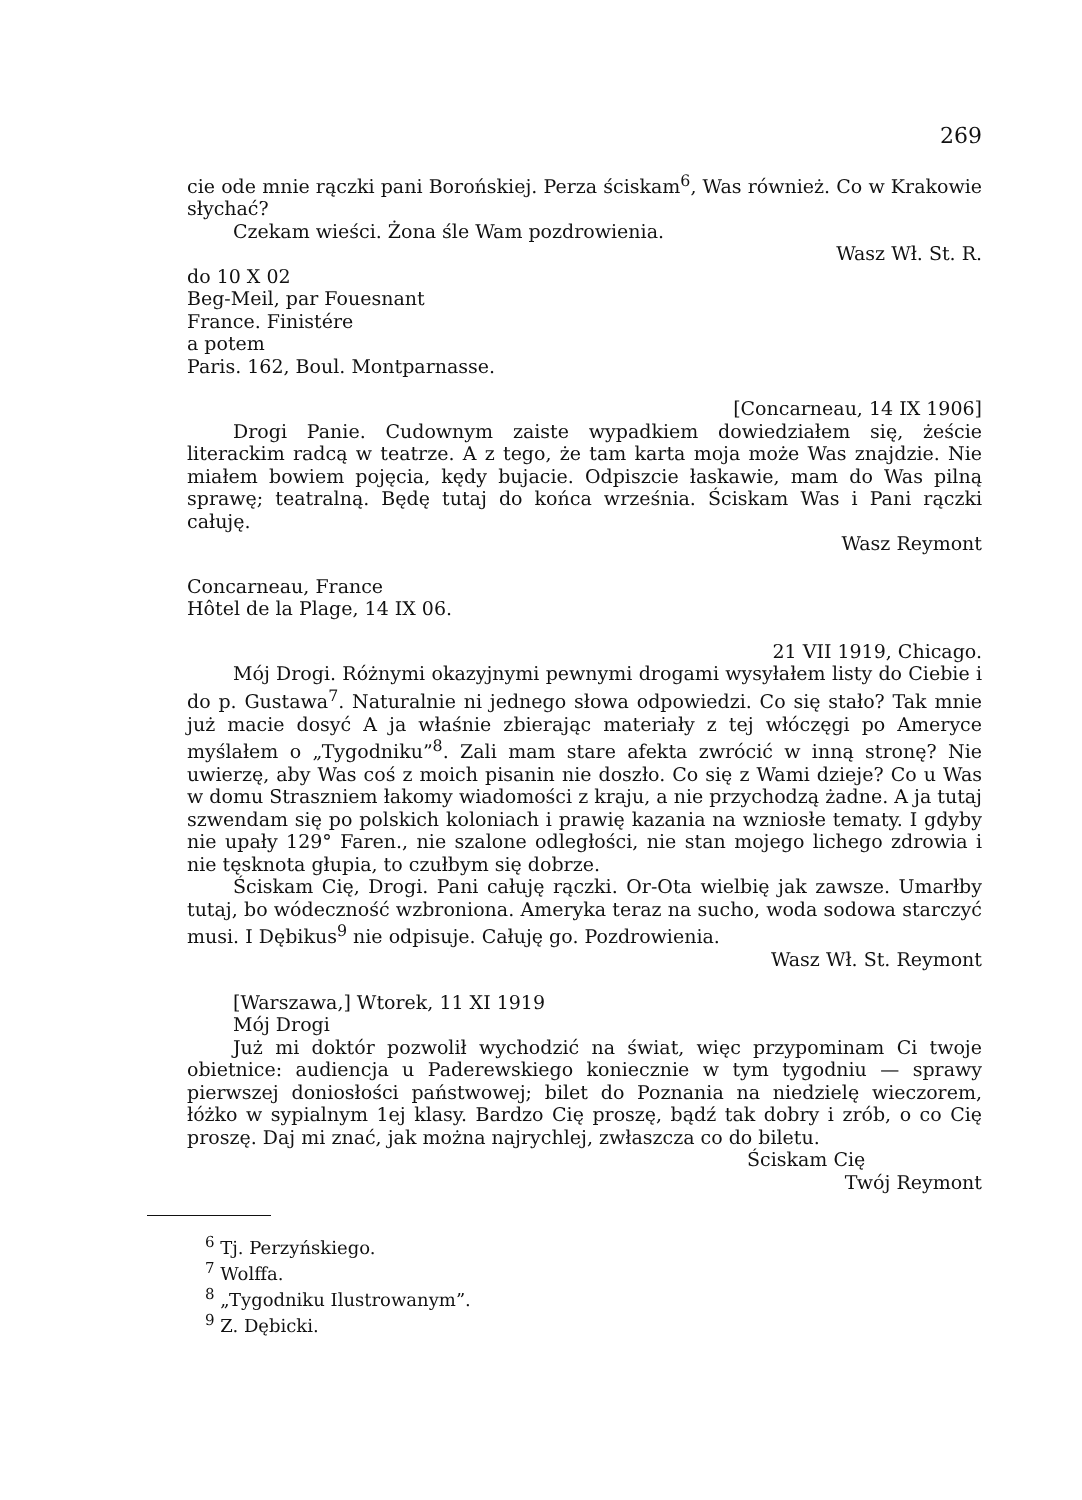269
cie ode mnie rączki pani Borońskiej. Perza ściskam<sup>6</sup>, Was również. Co w Krakowie słychać?
Czekam wieści. Żona śle Wam pozdrowienia.
Wasz Wł. St. R.
do 10 X 02
Beg-Meil, par Fouesnant
France. Finistére
a potem
Paris. 162, Boul. Montparnasse.
[Concarneau, 14 IX 1906]
Drogi Panie. Cudownym zaiste wypadkiem dowiedziałem się, żeście literackim radcą w teatrze. A z tego, że tam karta moja może Was znajdzie. Nie miałem bowiem pojęcia, kędy bujacie. Odpiszcie łaskawie, mam do Was pilną sprawę; teatralną. Będę tutaj do końca września. Ściskam Was i Pani rączki całuję.
Wasz Reymont
Concarneau, France
Hôtel de la Plage, 14 IX 06.
21 VII 1919, Chicago.
Mój Drogi. Różnymi okazyjnymi pewnymi drogami wysyłałem listy do Ciebie i do p. Gustawa<sup>7</sup>. Naturalnie ni jednego słowa odpowiedzi. Co się stało? Tak mnie już macie dosyć A ja właśnie zbierając materiały z tej włóczęgi po Ameryce myślałem o „Tygodniku”<sup>8</sup>. Zali mam stare afekta zwrócić w inną stronę? Nie uwierzę, aby Was coś z moich pisanin nie doszło. Co się z Wami dzieje? Co u Was w domu Straszniem łakomy wiadomości z kraju, a nie przychodzą żadne. A ja tutaj szwendam się po polskich koloniach i prawię kazania na wzniosłe tematy. I gdyby nie upały 129° Faren., nie szalone odległości, nie stan mojego lichego zdrowia i nie tęsknota głupia, to czułbym się dobrze.
Ściskam Cię, Drogi. Pani całuję rączki. Or-Ota wielbię jak zawsze. Umarłby tutaj, bo wódeczność wzbroniona. Ameryka teraz na sucho, woda sodowa starczyć musi. I Dębikus<sup>9</sup> nie odpisuje. Całuję go. Pozdrowienia.
Wasz Wł. St. Reymont
[Warszawa,] Wtorek, 11 XI 1919
Mój Drogi
Już mi doktór pozwolił wychodzić na świat, więc przypominam Ci twoje obietnice: audiencja u Paderewskiego koniecznie w tym tygodniu — sprawy pierwszej doniosłości państwowej; bilet do Poznania na niedzielę wieczorem, łóżko w sypialnym 1ej klasy. Bardzo Cię proszę, bądź tak dobry i zrób, o co Cię proszę. Daj mi znać, jak można najrychlej, zwłaszcza co do biletu.
Ściskam Cię
Twój Reymont
<sup>6</sup> Tj. Perzyńskiego.
<sup>7</sup> Wolffa.
<sup>8</sup> „Tygodniku Ilustrowanym”.
<sup>9</sup> Z. Dębicki.